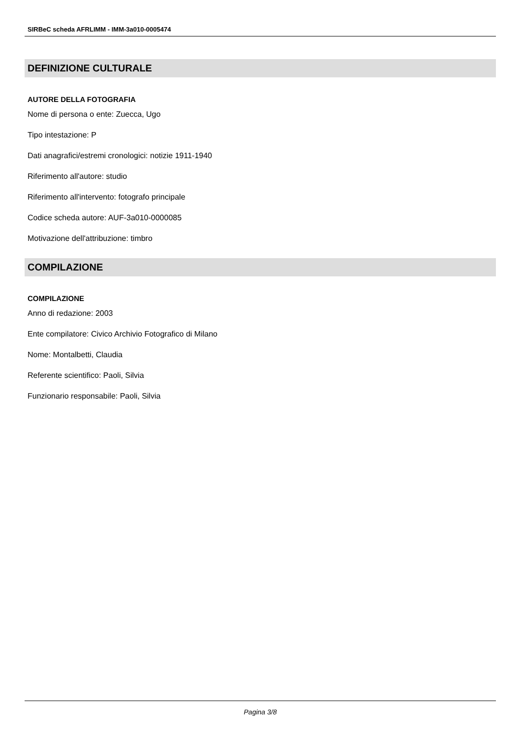SIRBeC scheda AFRLIMM - IMM-3a010-0005474
DEFINIZIONE CULTURALE
AUTORE DELLA FOTOGRAFIA
Nome di persona o ente: Zuecca, Ugo
Tipo intestazione: P
Dati anagrafici/estremi cronologici: notizie 1911-1940
Riferimento all'autore: studio
Riferimento all'intervento: fotografo principale
Codice scheda autore: AUF-3a010-0000085
Motivazione dell'attribuzione: timbro
COMPILAZIONE
COMPILAZIONE
Anno di redazione: 2003
Ente compilatore: Civico Archivio Fotografico di Milano
Nome: Montalbetti, Claudia
Referente scientifico: Paoli, Silvia
Funzionario responsabile: Paoli, Silvia
Pagina 3/8